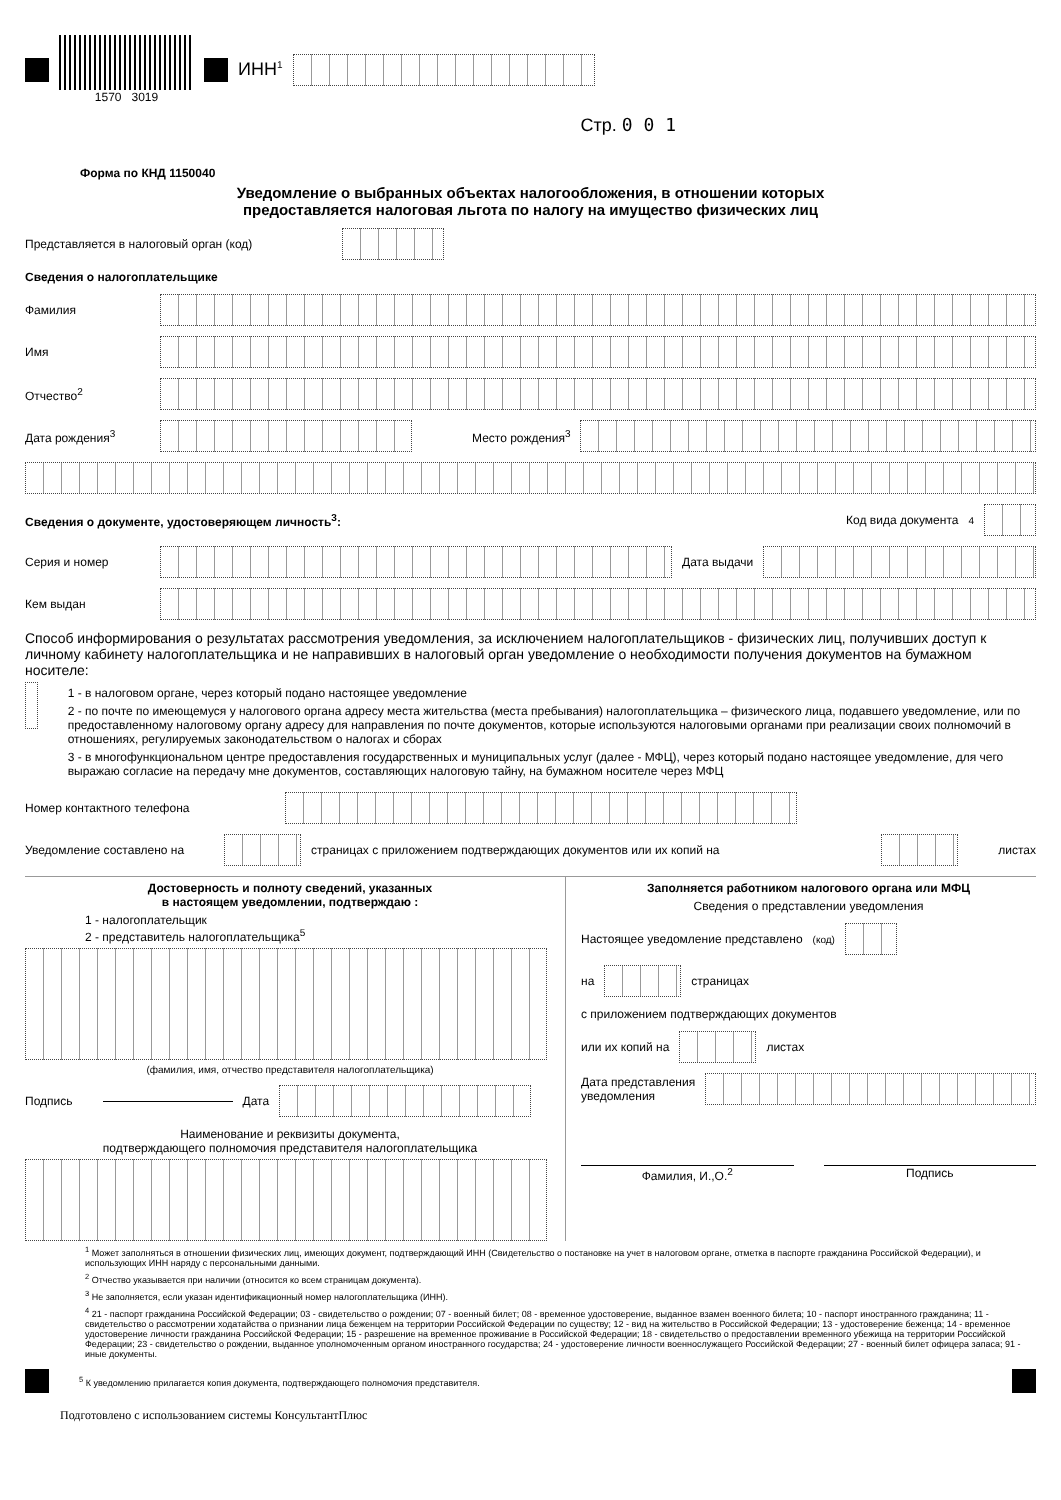1570 3019
ИНН<sup>1</sup>
Стр. 0 0 1
Форма по КНД 1150040
Уведомление о выбранных объектах налогообложения, в отношении которых
предоставляется налоговая льгота по налогу на имущество физических лиц
Представляется в налоговый орган (код)
Сведения о налогоплательщике
Фамилия
Имя
Отчество<sup>2</sup>
Дата рождения<sup>3</sup> Место рождения<sup>3</sup>
Сведения о документе, удостоверяющем личность<sup>3</sup>: Код вида документа<sup>4</sup>
Серия и номер Дата выдачи
Кем выдан
Способ информирования о результатах рассмотрения уведомления, за исключением налогоплательщиков - физических лиц, получивших доступ к личному кабинету налогоплательщика и не направивших в налоговый орган уведомление о необходимости получения документов на бумажном носителе:
1 - в налоговом органе, через который подано настоящее уведомление
2 - по почте по имеющемуся у налогового органа адресу места жительства (места пребывания) налогоплательщика – физического лица, подавшего уведомление, или по предоставленному налоговому органу адресу для направления по почте документов, которые используются налоговыми органами при реализации своих полномочий в отношениях, регулируемых законодательством о налогах и сборах
3 - в многофункциональном центре предоставления государственных и муниципальных услуг (далее - МФЦ), через который подано настоящее уведомление, для чего выражаю согласие на передачу мне документов, составляющих налоговую тайну, на бумажном носителе через МФЦ
Номер контактного телефона
Уведомление составлено на страницах с приложением подтверждающих документов или их копий на листах
Достоверность и полноту сведений, указанных
в настоящем уведомлении, подтверждаю :
1 - налогоплательщик
2 - представитель налогоплательщика<sup>5</sup>
(фамилия, имя, отчество представителя налогоплательщика)
Подпись Дата
Наименование и реквизиты документа,
подтверждающего полномочия представителя налогоплательщика
Заполняется работником налогового органа или МФЦ
Сведения о представлении уведомления
Настоящее уведомление представлено (код)
на страницах
с приложением подтверждающих документов
или их копий на листах
Дата представления
уведомления
Фамилия, И.,О.<sup>2</sup> Подпись
<sup>1</sup> Может заполняться в отношении физических лиц, имеющих документ, подтверждающий ИНН (Свидетельство о постановке на учет в налоговом органе, отметка в паспорте гражданина Российской Федерации), и использующих ИНН наряду с персональными данными.
<sup>2</sup> Отчество указывается при наличии (относится ко всем страницам документа).
<sup>3</sup> Не заполняется, если указан идентификационный номер налогоплательщика (ИНН).
<sup>4</sup> 21 - паспорт гражданина Российской Федерации; 03 - свидетельство о рождении; 07 - военный билет; 08 - временное удостоверение, выданное взамен военного билета; 10 - паспорт иностранного гражданина; 11 - свидетельство о рассмотрении ходатайства о признании лица беженцем на территории Российской Федерации по существу; 12 - вид на жительство в Российской Федерации; 13 - удостоверение беженца; 14 - временное удостоверение личности гражданина Российской Федерации; 15 - разрешение на временное проживание в Российской Федерации; 18 - свидетельство о предоставлении временного убежища на территории Российской Федерации; 23 - свидетельство о рождении, выданное уполномоченным органом иностранного государства; 24 - удостоверение личности военнослужащего Российской Федерации; 27 - военный билет офицера запаса; 91 - иные документы.
<sup>5</sup> К уведомлению прилагается копия документа, подтверждающего полномочия представителя.
Подготовлено с использованием системы КонсультантПлюс